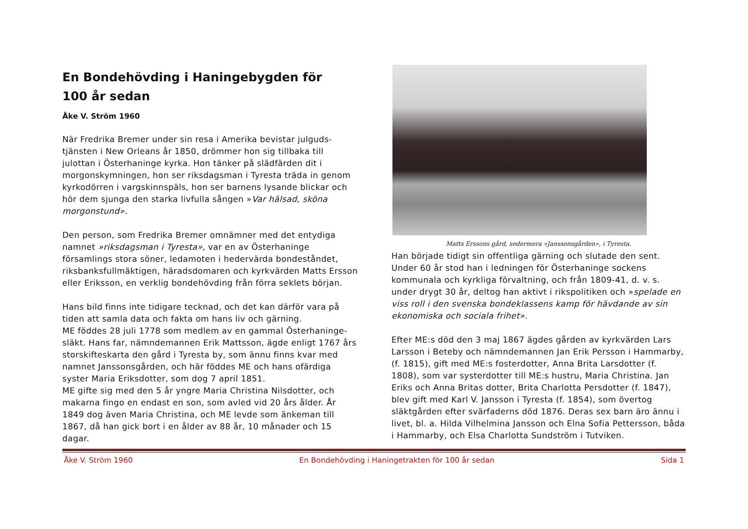En Bondehövding i Haningebygden för
100 år sedan
Åke V. Ström 1960
När Fredrika Bremer under sin resa i Amerika bevistar julguds-tjänsten i New Orleans år 1850, drömmer hon sig tillbaka till julottan i Österhaninge kyrka. Hon tänker på slädfärden dit i morgonskymningen, hon ser riksdagsman i Tyresta träda in genom kyrkodörren i vargskinnspäls, hon ser barnens lysande blickar och hör dem sjunga den starka livfulla sången »Var hälsad, sköna morgonstund».
Den person, som Fredrika Bremer omnämner med det entydiga namnet »riksdagsman i Tyresta», var en av Österhaninge församlings stora söner, ledamoten i hedervärda bondeståndet, riksbanksfullmäktigen, häradsdomaren och kyrkvärden Matts Ersson eller Eriksson, en verklig bondehövding från förra seklets början.
Hans bild finns inte tidigare tecknad, och det kan därför vara på tiden att samla data och fakta om hans liv och gärning.
ME föddes 28 juli 1778 som medlem av en gammal Österhaninge-släkt. Hans far, nämndemannen Erik Mattsson, ägde enligt 1767 års storskifteskarta den gård i Tyresta by, som ännu finns kvar med namnet Janssonsgården, och här föddes ME och hans ofärdiga syster Maria Eriksdotter, som dog 7 april 1851.
ME gifte sig med den 5 år yngre Maria Christina Nilsdotter, och makarna fingo en endast en son, som avled vid 20 års ålder. År 1849 dog även Maria Christina, och ME levde som änkeman till 1867, då han gick bort i en ålder av 88 år, 10 månader och 15 dagar.
Matts Erssons gård, sedermera »Janssonsgården», i Tyresta.
Han började tidigt sin offentliga gärning och slutade den sent. Under 60 år stod han i ledningen för Österhaninge sockens kommunala och kyrkliga förvaltning, och från 1809-41, d. v. s. under drygt 30 år, deltog han aktivt i rikspolitiken och »spelade en viss roll i den svenska bondeklassens kamp för hävdande av sin ekonomiska och sociala frihet».
Efter ME:s död den 3 maj 1867 ägdes gården av kyrkvärden Lars Larsson i Beteby och nämndemannen Jan Erik Persson i Hammarby, (f. 1815), gift med ME:s fosterdotter, Anna Brita Larsdotter (f. 1808), som var systerdotter till ME:s hustru, Maria Christina. Jan Eriks och Anna Britas dotter, Brita Charlotta Persdotter (f. 1847), blev gift med Karl V. Jansson i Tyresta (f. 1854), som övertog släktgården efter svärfaderns död 1876. Deras sex barn äro ännu i livet, bl. a. Hilda Vilhelmina Jansson och Elna Sofia Pettersson, båda i Hammarby, och Elsa Charlotta Sundström i Tutviken.
Åke V. Ström 1960 En Bondehövding i Haningetrakten för 100 år sedan Sida 1